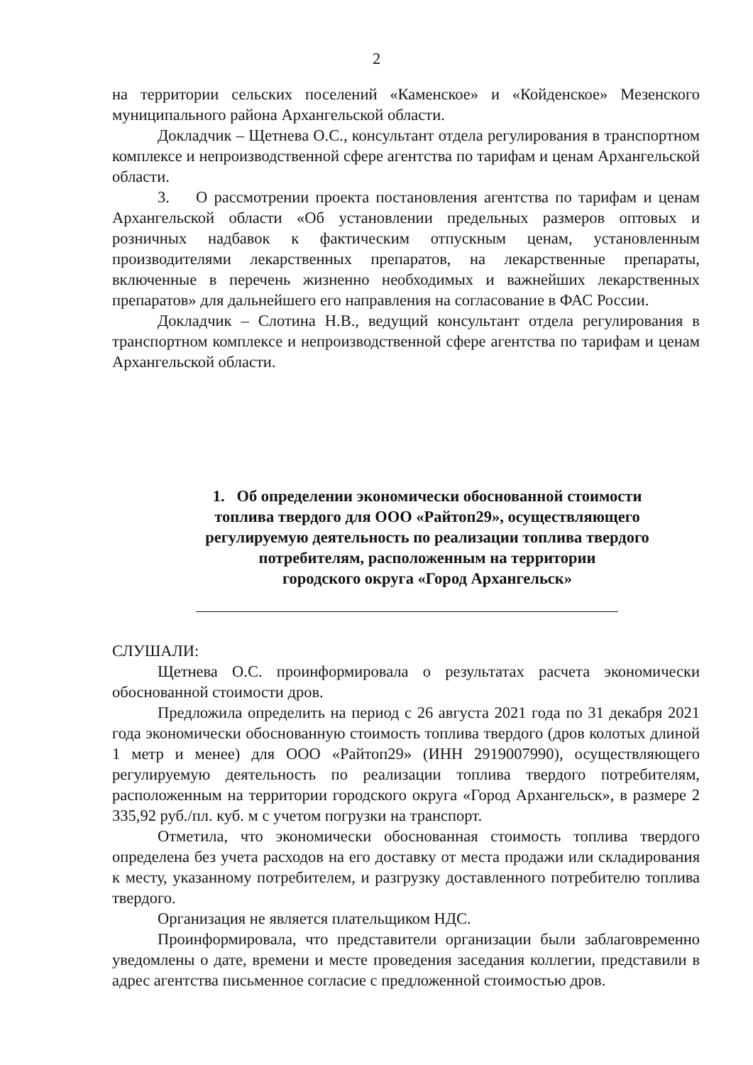2
на территории сельских поселений «Каменское» и «Койденское» Мезенского муниципального района Архангельской области.
Докладчик – Щетнева О.С., консультант отдела регулирования в транспортном комплексе и непроизводственной сфере агентства по тарифам и ценам Архангельской области.
3. О рассмотрении проекта постановления агентства по тарифам и ценам Архангельской области «Об установлении предельных размеров оптовых и розничных надбавок к фактическим отпускным ценам, установленным производителями лекарственных препаратов, на лекарственные препараты, включенные в перечень жизненно необходимых и важнейших лекарственных препаратов» для дальнейшего его направления на согласование в ФАС России.
Докладчик – Слотина Н.В., ведущий консультант отдела регулирования в транспортном комплексе и непроизводственной сфере агентства по тарифам и ценам Архангельской области.
1. Об определении экономически обоснованной стоимости
топлива твердого для ООО «Райтоп29», осуществляющего
регулируемую деятельность по реализации топлива твердого
потребителям, расположенным на территории
городского округа «Город Архангельск»
СЛУШАЛИ:
Щетнева О.С. проинформировала о результатах расчета экономически обоснованной стоимости дров.
Предложила определить на период с 26 августа 2021 года по 31 декабря 2021 года экономически обоснованную стоимость топлива твердого (дров колотых длиной 1 метр и менее) для ООО «Райтоп29» (ИНН 2919007990), осуществляющего регулируемую деятельность по реализации топлива твердого потребителям, расположенным на территории городского округа «Город Архангельск», в размере 2 335,92 руб./пл. куб. м с учетом погрузки на транспорт.
Отметила, что экономически обоснованная стоимость топлива твердого определена без учета расходов на его доставку от места продажи или складирования к месту, указанному потребителем, и разгрузку доставленного потребителю топлива твердого.
Организация не является плательщиком НДС.
Проинформировала, что представители организации были заблаговременно уведомлены о дате, времени и месте проведения заседания коллегии, представили в адрес агентства письменное согласие с предложенной стоимостью дров.